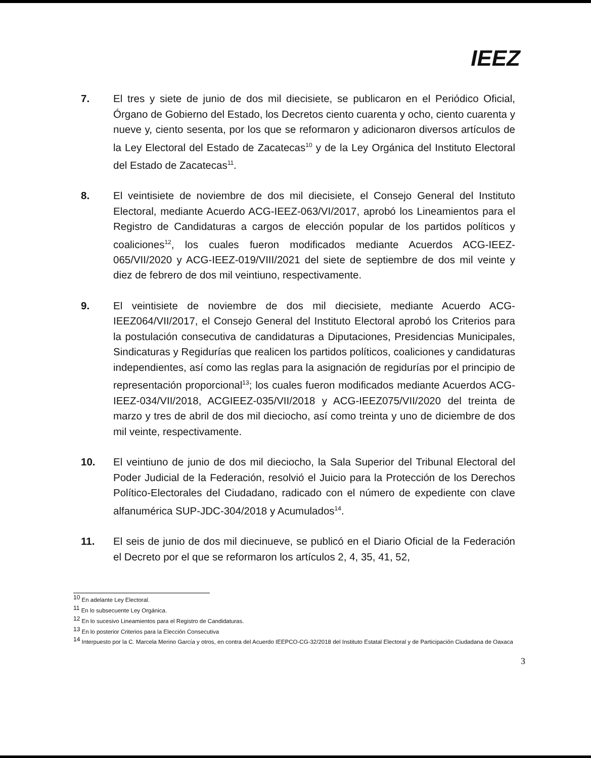IEEZ
7. El tres y siete de junio de dos mil diecisiete, se publicaron en el Periódico Oficial, Órgano de Gobierno del Estado, los Decretos ciento cuarenta y ocho, ciento cuarenta y nueve y, ciento sesenta, por los que se reformaron y adicionaron diversos artículos de la Ley Electoral del Estado de Zacatecas<sup>10</sup> y de la Ley Orgánica del Instituto Electoral del Estado de Zacatecas<sup>11</sup>.
8. El veintisiete de noviembre de dos mil diecisiete, el Consejo General del Instituto Electoral, mediante Acuerdo ACG-IEEZ-063/VI/2017, aprobó los Lineamientos para el Registro de Candidaturas a cargos de elección popular de los partidos políticos y coaliciones<sup>12</sup>, los cuales fueron modificados mediante Acuerdos ACG-IEEZ-065/VII/2020 y ACG-IEEZ-019/VIII/2021 del siete de septiembre de dos mil veinte y diez de febrero de dos mil veintiuno, respectivamente.
9. El veintisiete de noviembre de dos mil diecisiete, mediante Acuerdo ACG-IEEZ064/VII/2017, el Consejo General del Instituto Electoral aprobó los Criterios para la postulación consecutiva de candidaturas a Diputaciones, Presidencias Municipales, Sindicaturas y Regidurías que realicen los partidos políticos, coaliciones y candidaturas independientes, así como las reglas para la asignación de regidurías por el principio de representación proporcional<sup>13</sup>; los cuales fueron modificados mediante Acuerdos ACG-IEEZ-034/VII/2018, ACGIEEZ-035/VII/2018 y ACG-IEEZ075/VII/2020 del treinta de marzo y tres de abril de dos mil dieciocho, así como treinta y uno de diciembre de dos mil veinte, respectivamente.
10. El veintiuno de junio de dos mil dieciocho, la Sala Superior del Tribunal Electoral del Poder Judicial de la Federación, resolvió el Juicio para la Protección de los Derechos Político-Electorales del Ciudadano, radicado con el número de expediente con clave alfanumérica SUP-JDC-304/2018 y Acumulados<sup>14</sup>.
11. El seis de junio de dos mil diecinueve, se publicó en el Diario Oficial de la Federación el Decreto por el que se reformaron los artículos 2, 4, 35, 41, 52,
<sup>10</sup> En adelante Ley Electoral.
<sup>11</sup> En lo subsecuente Ley Orgánica.
<sup>12</sup> En lo sucesivo Lineamientos para el Registro de Candidaturas.
<sup>13</sup> En lo posterior Criterios para la Elección Consecutiva
<sup>14</sup> Interpuesto por la C. Marcela Merino García y otros, en contra del Acuerdo IEEPCO-CG-32/2018 del Instituto Estatal Electoral y de Participación Ciudadana de Oaxaca
3